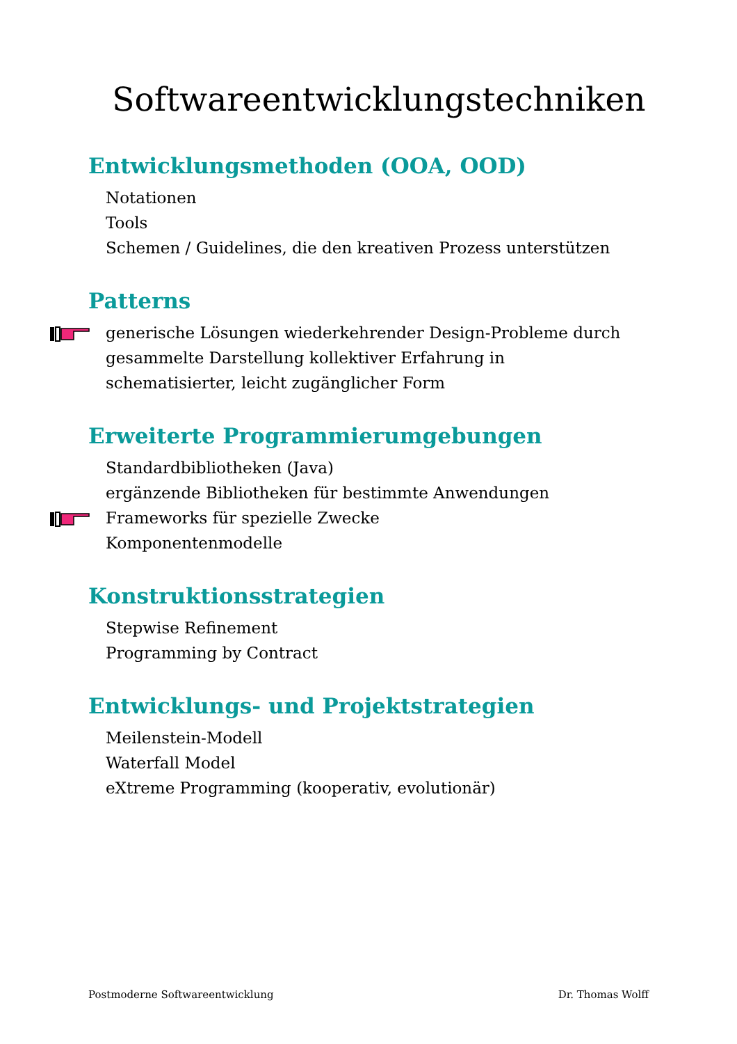Softwareentwicklungstechniken
Entwicklungsmethoden (OOA, OOD)
Notationen
Tools
Schemen / Guidelines, die den kreativen Prozess unterstützen
Patterns
generische Lösungen wiederkehrender Design-Probleme durch
gesammelte Darstellung kollektiver Erfahrung in
schematisierter, leicht zugänglicher Form
Erweiterte Programmierumgebungen
Standardbibliotheken (Java)
ergänzende Bibliotheken für bestimmte Anwendungen
Frameworks für spezielle Zwecke
Komponentenmodelle
Konstruktionsstrategien
Stepwise Refinement
Programming by Contract
Entwicklungs- und Projektstrategien
Meilenstein-Modell
Waterfall Model
eXtreme Programming (kooperativ, evolutionär)
Postmoderne Softwareentwicklung Dr. Thomas Wolff